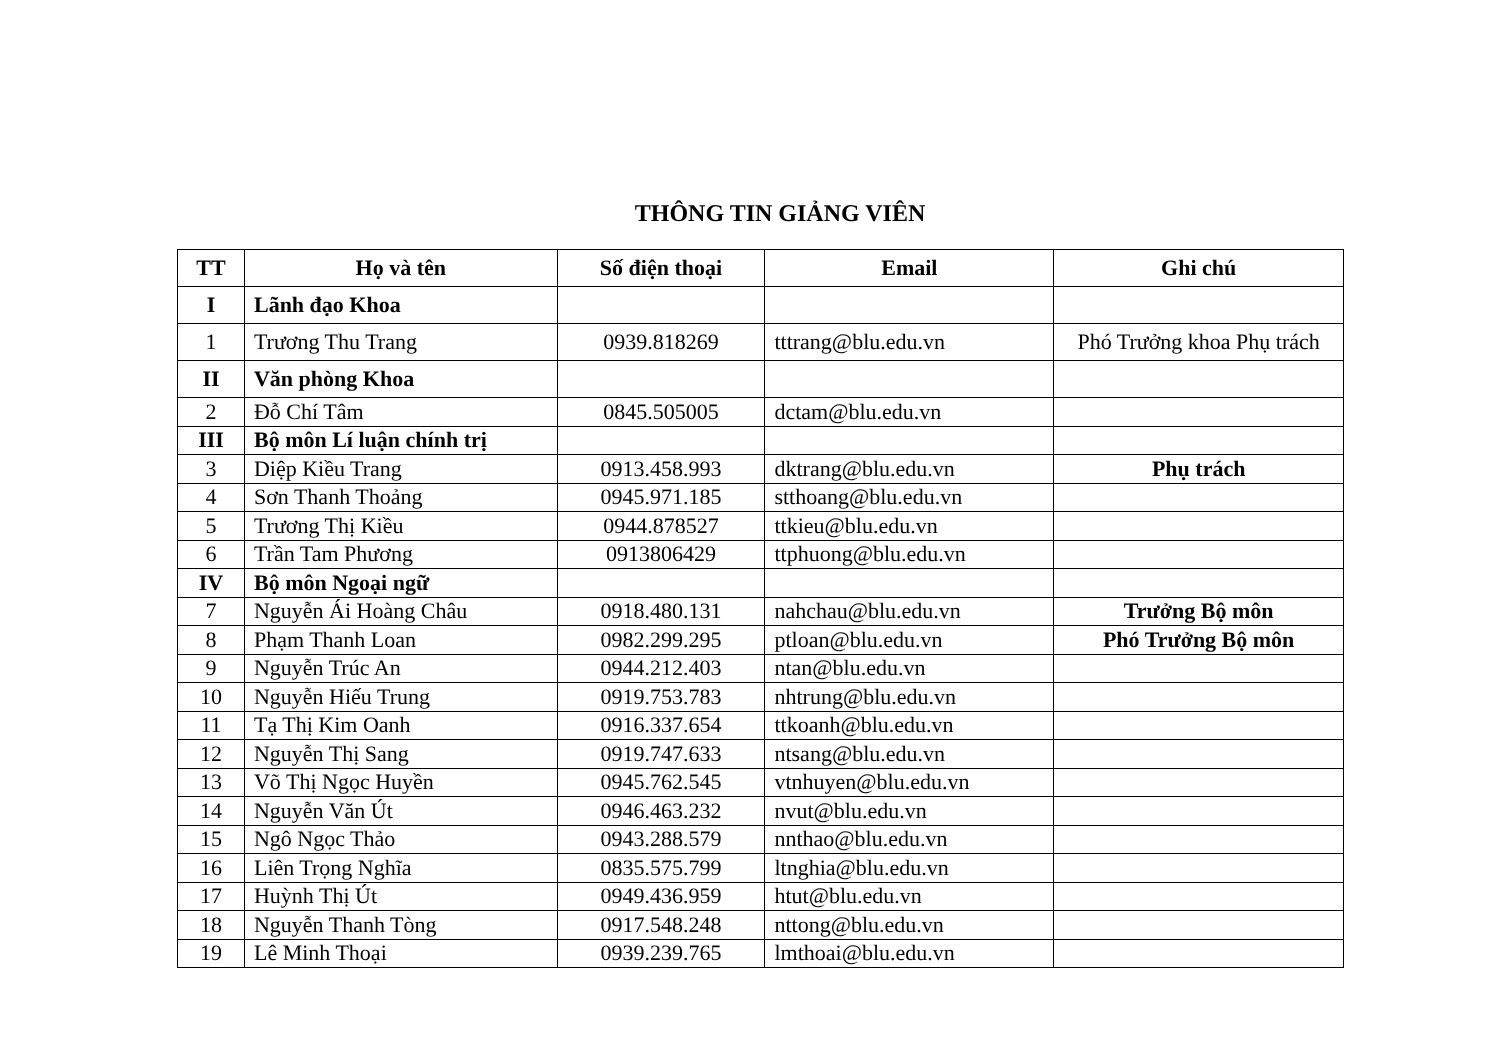THÔNG TIN GIẢNG VIÊN
| TT | Họ và tên | Số điện thoại | Email | Ghi chú |
| --- | --- | --- | --- | --- |
| I | Lãnh đạo Khoa | | | |
| 1 | Trương Thu Trang | 0939.818269 | tttrang@blu.edu.vn | Phó Trưởng khoa Phụ trách |
| II | Văn phòng Khoa | | | |
| 2 | Đỗ Chí Tâm | 0845.505005 | dctam@blu.edu.vn | |
| III | Bộ môn Lí luận chính trị | | | |
| 3 | Diệp Kiều Trang | 0913.458.993 | dktrang@blu.edu.vn | Phụ trách |
| 4 | Sơn Thanh Thoảng | 0945.971.185 | stthoang@blu.edu.vn | |
| 5 | Trương Thị Kiều | 0944.878527 | ttkieu@blu.edu.vn | |
| 6 | Trần Tam Phương | 0913806429 | ttphuong@blu.edu.vn | |
| IV | Bộ môn Ngoại ngữ | | | |
| 7 | Nguyễn Ái Hoàng Châu | 0918.480.131 | nahchau@blu.edu.vn | Trưởng Bộ môn |
| 8 | Phạm Thanh Loan | 0982.299.295 | ptloan@blu.edu.vn | Phó Trưởng Bộ môn |
| 9 | Nguyễn Trúc An | 0944.212.403 | ntan@blu.edu.vn | |
| 10 | Nguyễn Hiếu Trung | 0919.753.783 | nhtrung@blu.edu.vn | |
| 11 | Tạ Thị Kim Oanh | 0916.337.654 | ttkoanh@blu.edu.vn | |
| 12 | Nguyễn Thị Sang | 0919.747.633 | ntsang@blu.edu.vn | |
| 13 | Võ Thị Ngọc Huyền | 0945.762.545 | vtnhuyen@blu.edu.vn | |
| 14 | Nguyễn Văn Út | 0946.463.232 | nvut@blu.edu.vn | |
| 15 | Ngô Ngọc Thảo | 0943.288.579 | nnthao@blu.edu.vn | |
| 16 | Liên Trọng Nghĩa | 0835.575.799 | ltnghia@blu.edu.vn | |
| 17 | Huỳnh Thị Út | 0949.436.959 | htut@blu.edu.vn | |
| 18 | Nguyễn Thanh Tòng | 0917.548.248 | nttong@blu.edu.vn | |
| 19 | Lê Minh Thoại | 0939.239.765 | lmthoai@blu.edu.vn | |